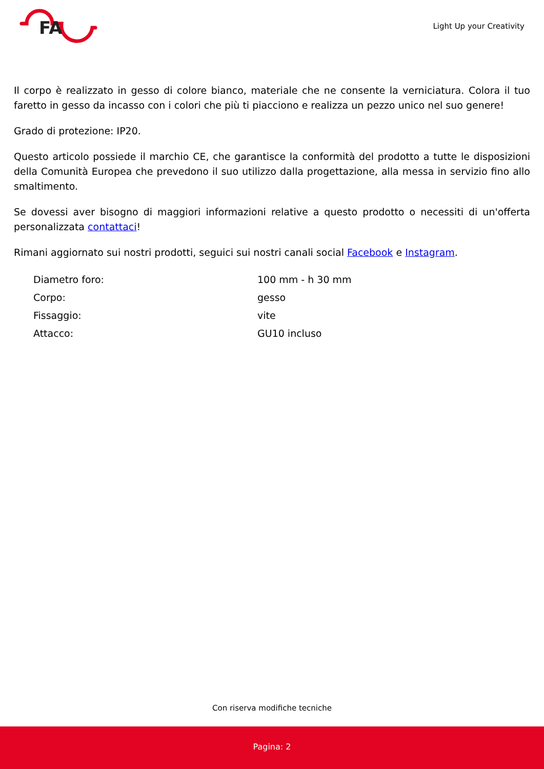FA
Light Up your Creativity
Il corpo è realizzato in gesso di colore bianco, materiale che ne consente la verniciatura. Colora il tuo faretto in gesso da incasso con i colori che più ti piacciono e realizza un pezzo unico nel suo genere!
Grado di protezione: IP20.
Questo articolo possiede il marchio CE, che garantisce la conformità del prodotto a tutte le disposizioni della Comunità Europea che prevedono il suo utilizzo dalla progettazione, alla messa in servizio fino allo smaltimento.
Se dovessi aver bisogno di maggiori informazioni relative a questo prodotto o necessiti di un'offerta personalizzata contattaci!
Rimani aggiornato sui nostri prodotti, seguici sui nostri canali social Facebook e Instagram.
| Diametro foro: | 100 mm - h 30 mm |
| Corpo: | gesso |
| Fissaggio: | vite |
| Attacco: | GU10 incluso |
Con riserva modifiche tecniche
Pagina: 2